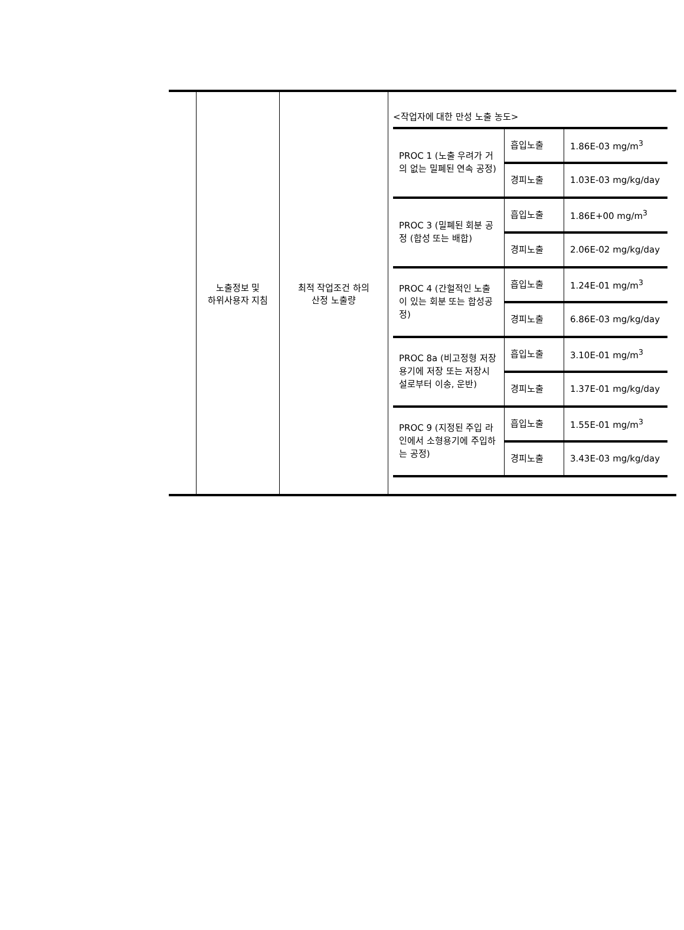| | 노출정보 및 하위사용자 지침 | 최적 작업조건 하의 산정 노출량 | <작업자에 대한 만성 노출 농도> / PROC 1 (노출 우려가 거의 없는 밀폐된 연속 공정) / 흡입노출 / 1.86E-03 mg/m<sup>3</sup> / / / 경피노출 / 1.03E-03 mg/kg/day / / PROC 3 (밀폐된 회분 공정 (합성 또는 배합) / 흡입노출 / 1.86E+00 mg/m<sup>3</sup> / / / 경피노출 / 2.06E-02 mg/kg/day / / PROC 4 (간헐적인 노출이 있는 회분 또는 합성공정) / 흡입노출 / 1.24E-01 mg/m<sup>3</sup> / / / 경피노출 / 6.86E-03 mg/kg/day / / PROC 8a (비고정형 저장용기에 저장 또는 저장시설로부터 이송, 운반) / 흡입노출 / 3.10E-01 mg/m<sup>3</sup> / / / 경피노출 / 1.37E-01 mg/kg/day / / PROC 9 (지정된 주입 라인에서 소형용기에 주입하는 공정) / 흡입노출 / 1.55E-01 mg/m<sup>3</sup> / / / 경피노출 / 3.43E-03 mg/kg/day / |